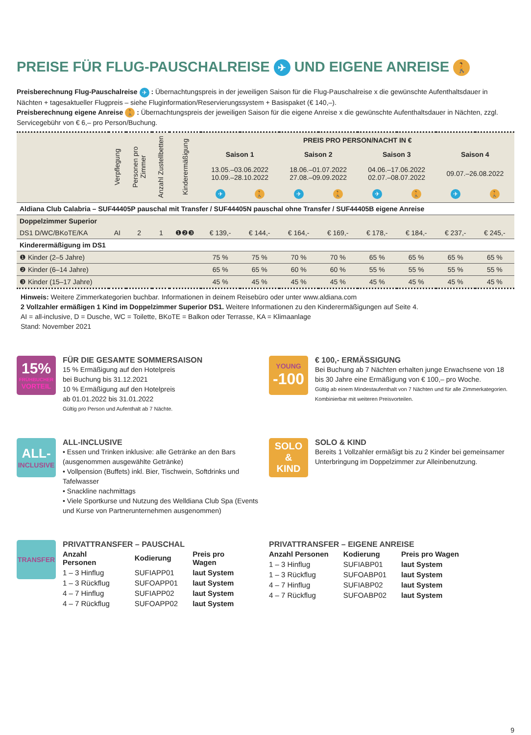PREISE FÜR FLUG-PAUSCHALREISE ✈ UND EIGENE ANREISE 🚶
Preisberechnung Flug-Pauschalreise ✈ : Übernachtungspreis in der jeweiligen Saison für die Flug-Pauschalreise x die gewünschte Aufenthaltsdauer in Nächten + tagesaktueller Flugpreis – siehe Fluginformation/Reservierungssystem + Basispaket (€ 140,–).
Preisberechnung eigene Anreise 🚶 : Übernachtungspreis der jeweiligen Saison für die eigene Anreise x die gewünschte Aufenthaltsdauer in Nächten, zzgl. Servicegebühr von € 6,– pro Person/Buchung.
| | Verpflegung | Personen pro Zimmer | Anzahl Zustellbetten | Kinderermäßigung | PREIS PRO PERSON/NACHT IN € | | | | | | | |
| --- | --- | --- | --- | --- | --- | --- | --- | --- | --- | --- | --- | --- |
| | | | | | Saison 1 | | Saison 2 | | Saison 3 | | Saison 4 | |
| | | | | | 13.05.–03.06.2022 10.09.–28.10.2022 | | 18.06.–01.07.2022 27.08.–09.09.2022 | | 04.06.–17.06.2022 02.07.–08.07.2022 | | 09.07.–26.08.2022 | |
| | | | | | ✈ | 🚶 | ✈ | 🚶 | ✈ | 🚶 | ✈ | 🚶 |
| Aldiana Club Calabria – SUF44405P pauschal mit Transfer / SUF44405N pauschal ohne Transfer / SUF44405B eigene Anreise | | | | | | | | | | | | |
| Doppelzimmer Superior | | | | | | | | | | | | |
| DS1 D/WC/BKoTE/KA | AI | 2 | 1 | ❶❷❸ | € 139,- | € 144,- | € 164,- | € 169,- | € 178,- | € 184,- | € 237,- | € 245,- |
| Kinderermäßigung im DS1 | | | | | | | | | | | | |
| ❶ Kinder (2–5 Jahre) | | | | | 75 % | 75 % | 70 % | 70 % | 65 % | 65 % | 65 % | 65 % |
| ❷ Kinder (6–14 Jahre) | | | | | 65 % | 65 % | 60 % | 60 % | 55 % | 55 % | 55 % | 55 % |
| ❸ Kinder (15–17 Jahre) | | | | | 45 % | 45 % | 45 % | 45 % | 45 % | 45 % | 45 % | 45 % |
Hinweis: Weitere Zimmerkategorien buchbar. Informationen in deinem Reisebüro oder unter www.aldiana.com
2 Vollzahler ermäßigen 1 Kind im Doppelzimmer Superior DS1. Weitere Informationen zu den Kinderermäßigungen auf Seite 4.
AI = all-inclusive, D = Dusche, WC = Toilette, BKoTE = Balkon oder Terrasse, KA = Klimaanlage
Stand: November 2021
15%
FRÜHBUCHER
VORTEIL
FÜR DIE GESAMTE SOMMERSAISON
15 % Ermäßigung auf den Hotelpreis
bei Buchung bis 31.12.2021
10 % Ermäßigung auf den Hotelpreis
ab 01.01.2022 bis 31.01.2022
Gültig pro Person und Aufenthalt ab 7 Nächte.
YOUNG
-100
€ 100,- ERMÄSSIGUNG
Bei Buchung ab 7 Nächten erhalten junge Erwachsene von 18 bis 30 Jahre eine Ermäßigung von € 100,– pro Woche.
Gültig ab einem Mindestaufenthalt von 7 Nächten und für alle Zimmerkategorien. Kombinierbar mit weiteren Preisvorteilen.
ALL-
INCLUSIVE
ALL-INCLUSIVE
• Essen und Trinken inklusive: alle Getränke an den Bars (ausgenommen ausgewählte Getränke)
• Vollpension (Buffets) inkl. Bier, Tischwein, Softdrinks und Tafelwasser
• Snackline nachmittags
• Viele Sportkurse und Nutzung des Welldiana Club Spa (Events und Kurse von Partnerunternehmen ausgenommen)
SOLO
&
KIND
SOLO & KIND
Bereits 1 Vollzahler ermäßigt bis zu 2 Kinder bei gemeinsamer Unterbringung im Doppelzimmer zur Alleinbenutzung.
TRANSFER
PRIVATTRANSFER – PAUSCHAL
| Anzahl Personen | Kodierung | Preis pro Wagen |
| --- | --- | --- |
| 1 – 3 Hinflug | SUFIAPP01 | laut System |
| 1 – 3 Rückflug | SUFOAPP01 | laut System |
| 4 – 7 Hinflug | SUFIAPP02 | laut System |
| 4 – 7 Rückflug | SUFOAPP02 | laut System |
PRIVATTRANSFER – EIGENE ANREISE
| Anzahl Personen | Kodierung | Preis pro Wagen |
| --- | --- | --- |
| 1 – 3 Hinflug | SUFIABP01 | laut System |
| 1 – 3 Rückflug | SUFOABP01 | laut System |
| 4 – 7 Hinflug | SUFIABP02 | laut System |
| 4 – 7 Rückflug | SUFOABP02 | laut System |
9